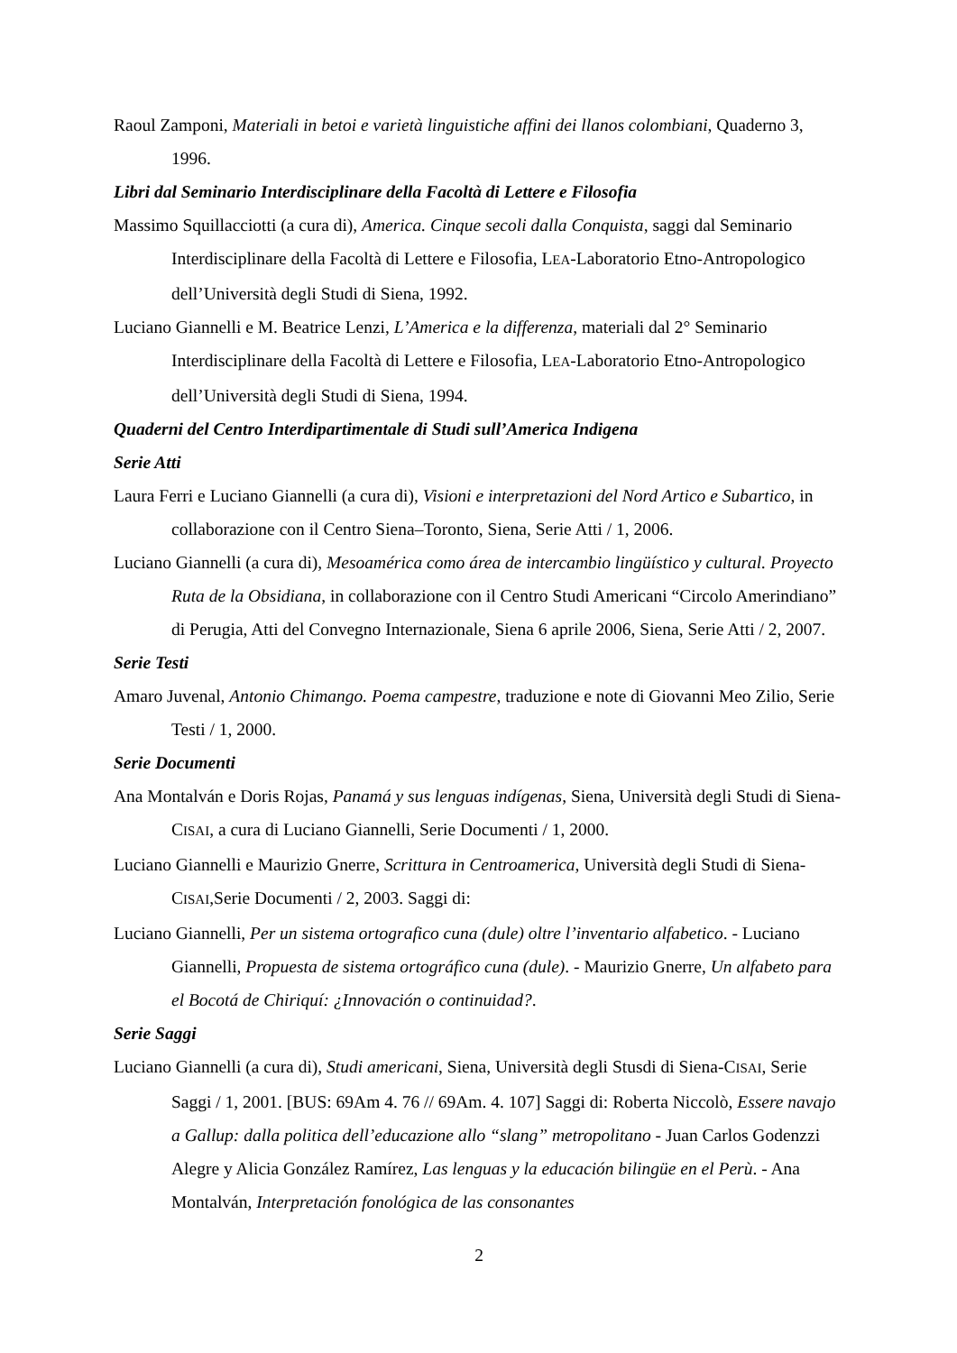Raoul Zamponi, Materiali in betoi e varietà linguistiche affini dei llanos colombiani, Quaderno 3, 1996.
Libri dal Seminario Interdisciplinare della Facoltà di Lettere e Filosofia
Massimo Squillacciotti (a cura di), America. Cinque secoli dalla Conquista, saggi dal Seminario Interdisciplinare della Facoltà di Lettere e Filosofia, LEA-Laboratorio Etno-Antropologico dell’Università degli Studi di Siena, 1992.
Luciano Giannelli e M. Beatrice Lenzi, L’America e la differenza, materiali dal 2° Seminario Interdisciplinare della Facoltà di Lettere e Filosofia, LEA-Laboratorio Etno-Antropologico dell’Università degli Studi di Siena, 1994.
Quaderni del Centro Interdipartimentale di Studi sull’America Indigena
Serie Atti
Laura Ferri e Luciano Giannelli (a cura di), Visioni e interpretazioni del Nord Artico e Subartico, in collaborazione con il Centro Siena–Toronto, Siena, Serie Atti / 1, 2006.
Luciano Giannelli (a cura di), Mesoamérica como área de intercambio lingüístico y cultural. Proyecto Ruta de la Obsidiana, in collaborazione con il Centro Studi Americani “Circolo Amerindiano” di Perugia, Atti del Convegno Internazionale, Siena 6 aprile 2006, Siena, Serie Atti / 2, 2007.
Serie Testi
Amaro Juvenal, Antonio Chimango. Poema campestre, traduzione e note di Giovanni Meo Zilio, Serie Testi / 1, 2000.
Serie Documenti
Ana Montalván e Doris Rojas, Panamá y sus lenguas indígenas, Siena, Università degli Studi di Siena-CISAI, a cura di Luciano Giannelli, Serie Documenti / 1, 2000.
Luciano Giannelli e Maurizio Gnerre, Scrittura in Centroamerica, Università degli Studi di Siena-CISAI,Serie Documenti / 2, 2003. Saggi di:
Luciano Giannelli, Per un sistema ortografico cuna (dule) oltre l’inventario alfabetico. - Luciano Giannelli, Propuesta de sistema ortográfico cuna (dule). - Maurizio Gnerre, Un alfabeto para el Bocotá de Chiriquí: ¿Innovación o continuidad?.
Serie Saggi
Luciano Giannelli (a cura di), Studi americani, Siena, Università degli Stusdi di Siena-CISAI, Serie Saggi / 1, 2001. [BUS: 69Am 4. 76 // 69Am. 4. 107] Saggi di: Roberta Niccolò, Essere navajo a Gallup: dalla politica dell’educazione allo “slang” metropolitano - Juan Carlos Godenzzi Alegre y Alicia González Ramírez, Las lenguas y la educación bilingüe en el Perù. - Ana Montalván, Interpretación fonológica de las consonantes
2